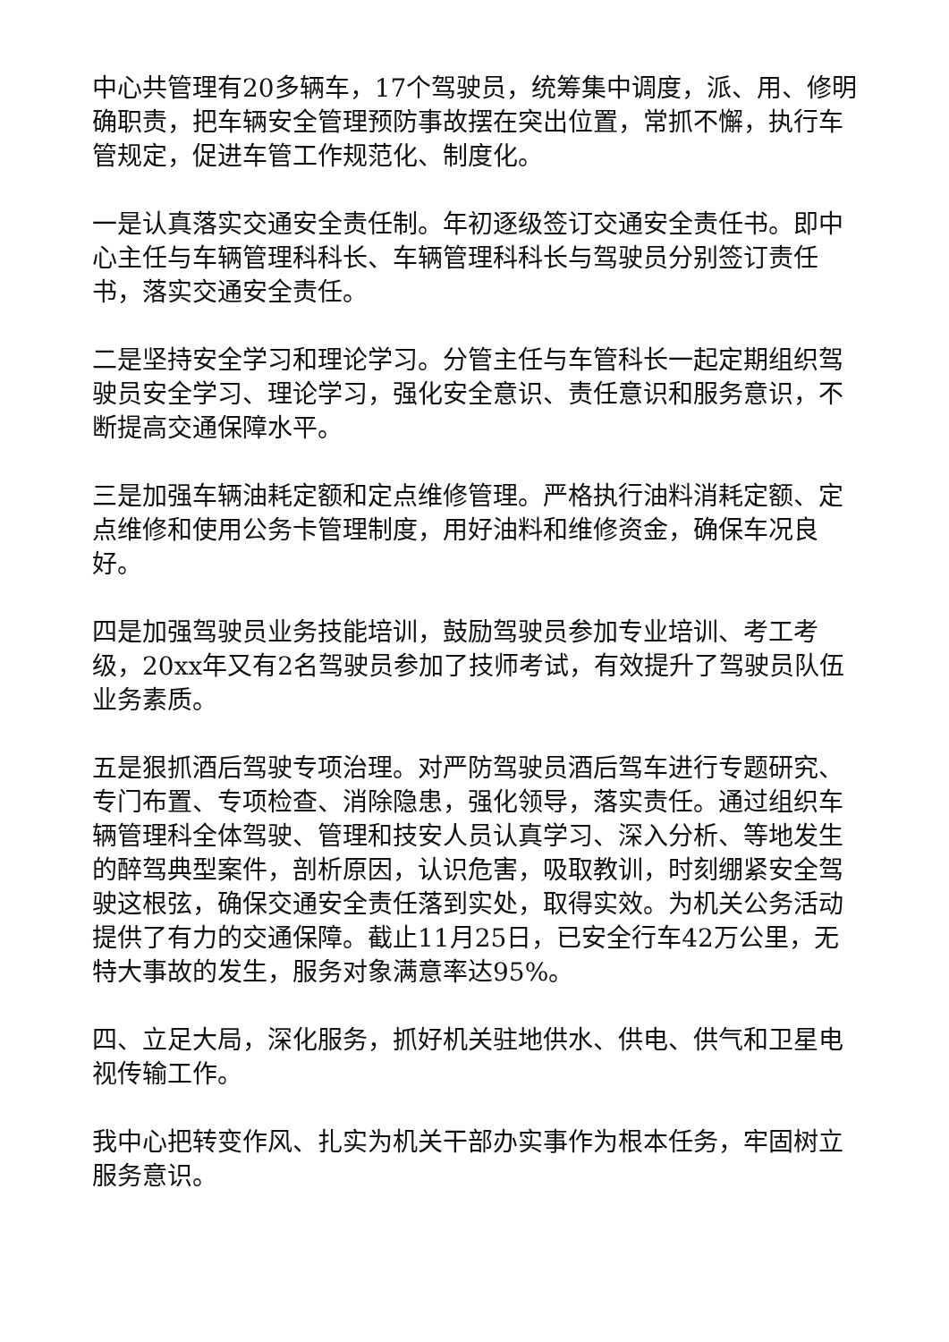中心共管理有20多辆车，17个驾驶员，统筹集中调度，派、用、修明确职责，把车辆安全管理预防事故摆在突出位置，常抓不懈，执行车管规定，促进车管工作规范化、制度化。
一是认真落实交通安全责任制。年初逐级签订交通安全责任书。即中心主任与车辆管理科科长、车辆管理科科长与驾驶员分别签订责任书，落实交通安全责任。
二是坚持安全学习和理论学习。分管主任与车管科长一起定期组织驾驶员安全学习、理论学习，强化安全意识、责任意识和服务意识，不断提高交通保障水平。
三是加强车辆油耗定额和定点维修管理。严格执行油料消耗定额、定点维修和使用公务卡管理制度，用好油料和维修资金，确保车况良好。
四是加强驾驶员业务技能培训，鼓励驾驶员参加专业培训、考工考级，20xx年又有2名驾驶员参加了技师考试，有效提升了驾驶员队伍业务素质。
五是狠抓酒后驾驶专项治理。对严防驾驶员酒后驾车进行专题研究、专门布置、专项检查、消除隐患，强化领导，落实责任。通过组织车辆管理科全体驾驶、管理和技安人员认真学习、深入分析、等地发生的醉驾典型案件，剖析原因，认识危害，吸取教训，时刻绷紧安全驾驶这根弦，确保交通安全责任落到实处，取得实效。为机关公务活动提供了有力的交通保障。截止11月25日，已安全行车42万公里，无特大事故的发生，服务对象满意率达95%。
四、立足大局，深化服务，抓好机关驻地供水、供电、供气和卫星电视传输工作。
我中心把转变作风、扎实为机关干部办实事作为根本任务，牢固树立服务意识。